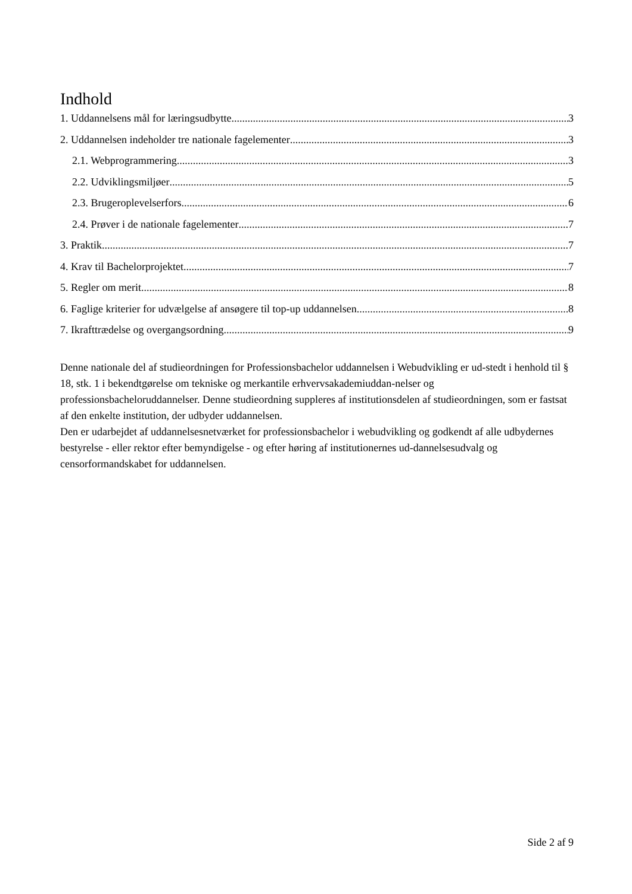Indhold
1. Uddannelsens mål for læringsudbytte 3
2. Uddannelsen indeholder tre nationale fagelementer 3
2.1. Webprogrammering 3
2.2. Udviklingsmiljøer 5
2.3. Brugeroplevelserfors 6
2.4. Prøver i de nationale fagelementer 7
3. Praktik 7
4. Krav til Bachelorprojektet. 7
5. Regler om merit 8
6. Faglige kriterier for udvælgelse af ansøgere til top-up uddannelsen. 8
7. Ikrafttrædelse og overgangsordning 9
Denne nationale del af studieordningen for Professionsbachelor uddannelsen i Webudvikling er ud-stedt i henhold til § 18, stk. 1 i bekendtgørelse om tekniske og merkantile erhvervsakademiuddan-nelser og professionsbacheloruddannelser. Denne studieordning suppleres af institutionsdelen af studieordningen, som er fastsat af den enkelte institution, der udbyder uddannelsen.
Den er udarbejdet af uddannelsesnetværket for professionsbachelor i webudvikling og godkendt af alle udbydernes bestyrelse - eller rektor efter bemyndigelse - og efter høring af institutionernes ud-dannelsesudvalg og censorformandskabet for uddannelsen.
Side 2 af 9